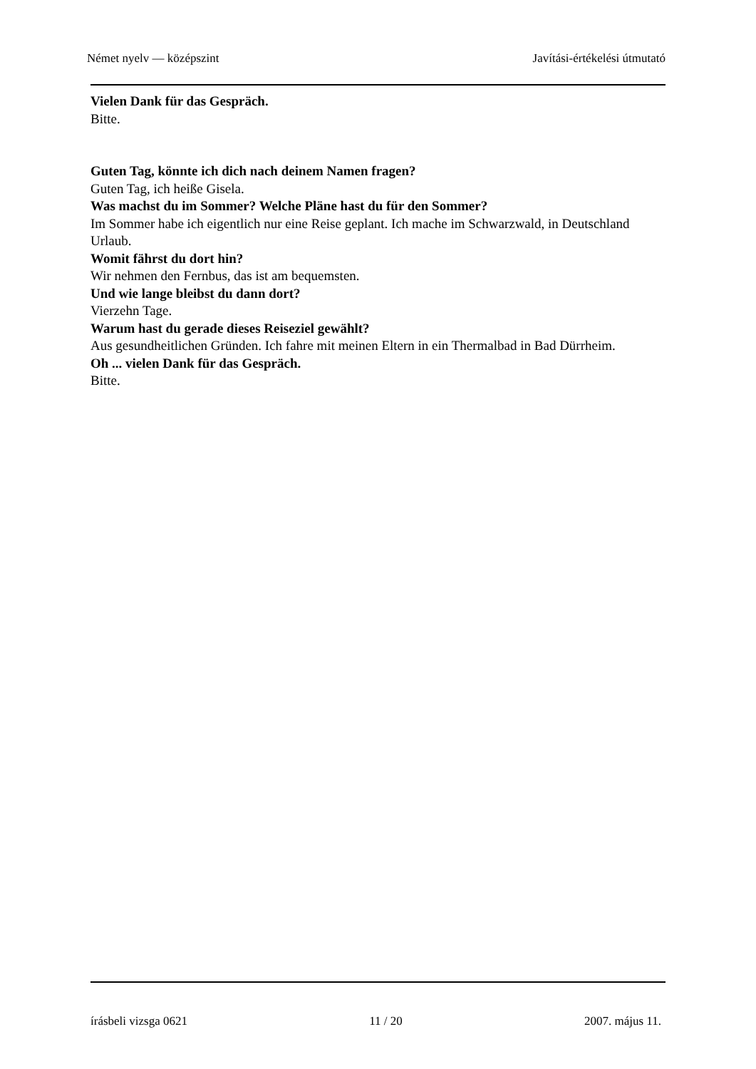Német nyelv — középszint Javítási-értékelési útmutató
Vielen Dank für das Gespräch.
Bitte.
Guten Tag, könnte ich dich nach deinem Namen fragen?
Guten Tag, ich heiße Gisela.
Was machst du im Sommer? Welche Pläne hast du für den Sommer?
Im Sommer habe ich eigentlich nur eine Reise geplant. Ich mache im Schwarzwald, in Deutschland Urlaub.
Womit fährst du dort hin?
Wir nehmen den Fernbus, das ist am bequemsten.
Und wie lange bleibst du dann dort?
Vierzehn Tage.
Warum hast du gerade dieses Reiseziel gewählt?
Aus gesundheitlichen Gründen. Ich fahre mit meinen Eltern in ein Thermalbad in Bad Dürrheim.
Oh ... vielen Dank für das Gespräch.
Bitte.
írásbeli vizsga 0621 11 / 20 2007. május 11.